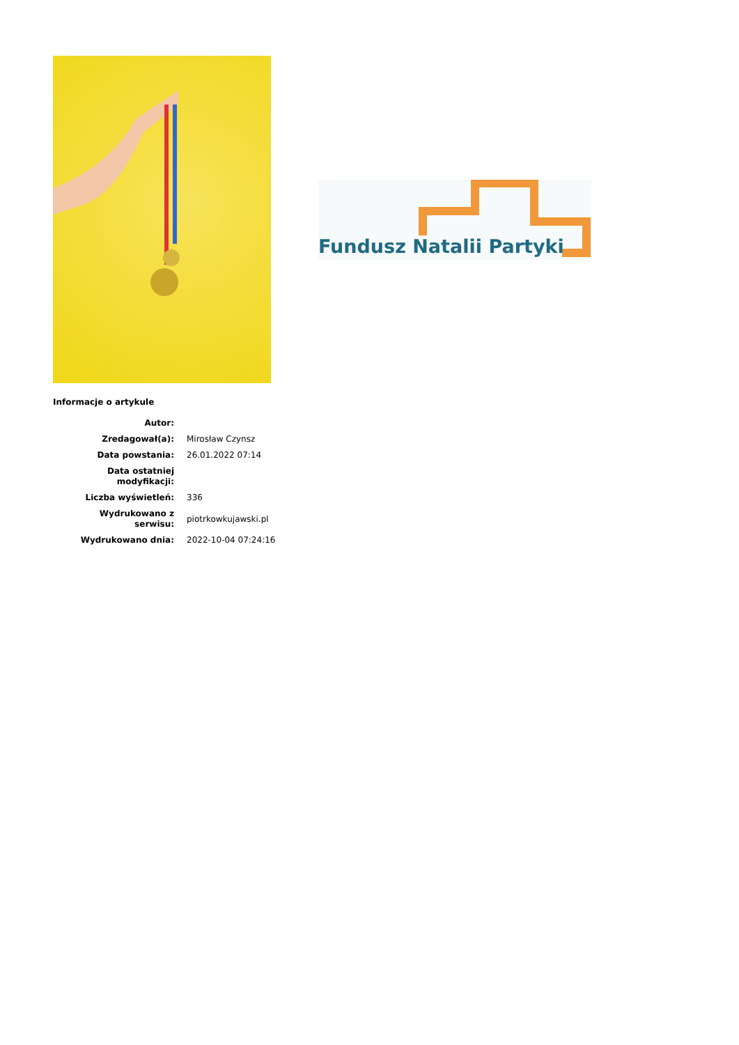Fundusz Natalii Partyki
Informacje o artykule
| Autor: | |
| Zredagował(a): | Mirosław Czynsz |
| Data powstania: | 26.01.2022 07:14 |
| Data ostatniej modyfikacji: | |
| Liczba wyświetleń: | 336 |
| Wydrukowano z serwisu: | piotrkowkujawski.pl |
| Wydrukowano dnia: | 2022-10-04 07:24:16 |